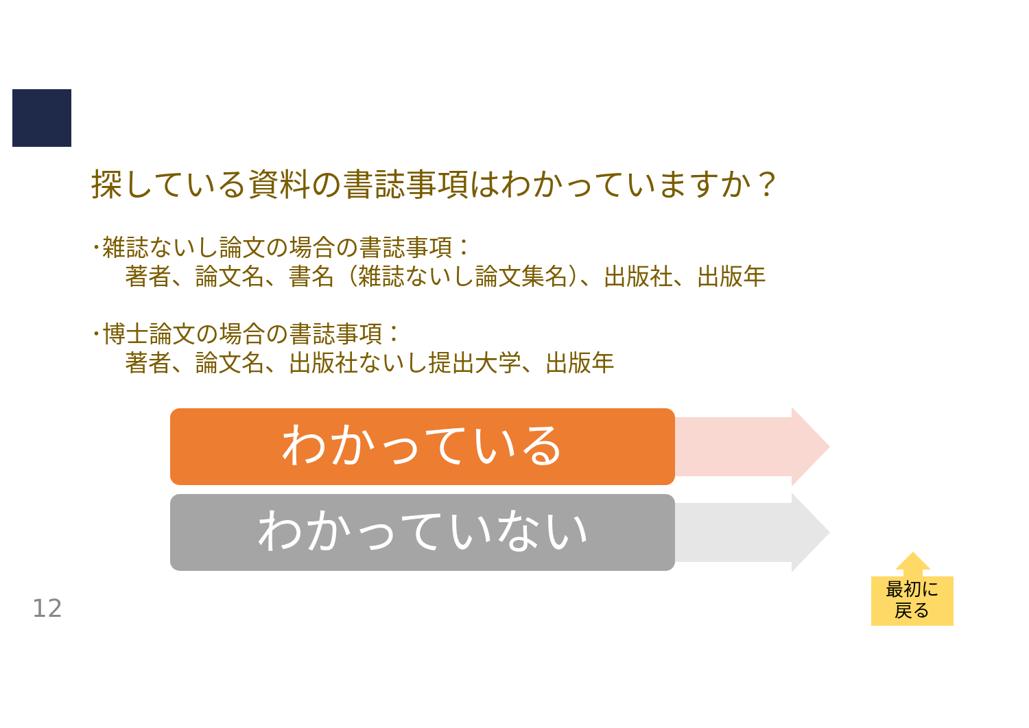探している資料の書誌事項はわかっていますか？
･雑誌ないし論文の場合の書誌事項：
著者、論文名、書名（雑誌ないし論文集名）、出版社、出版年
･博士論文の場合の書誌事項：
著者、論文名、出版社ないし提出大学、出版年
わかっている
わかっていない
最初に
戻る
12